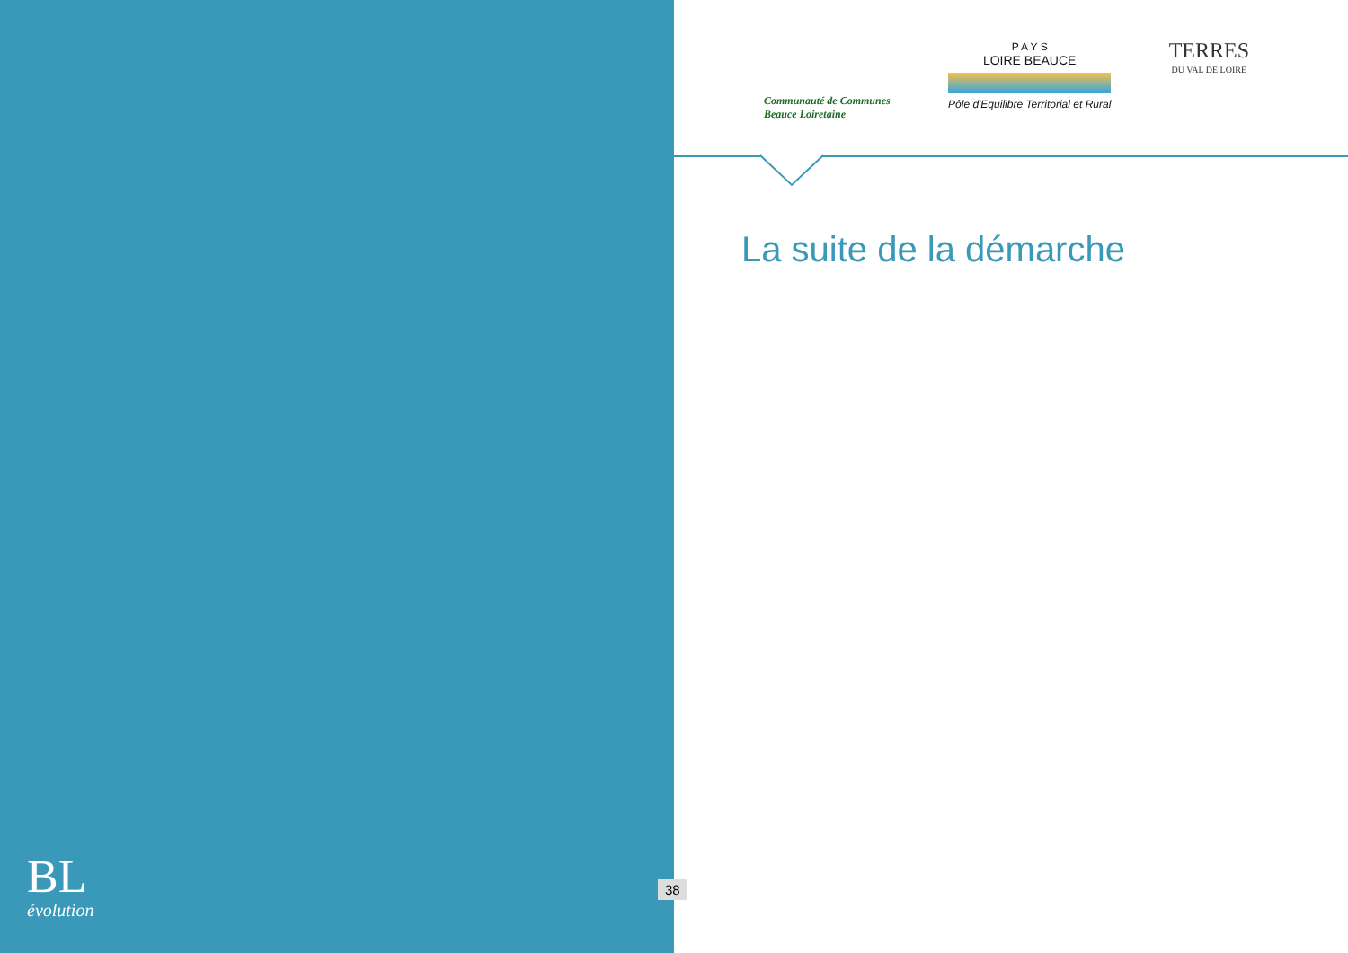BL
évolution
Communauté de Communes
Beauce Loiretaine
P A Y S
LOIRE BEAUCE
Pôle d'Equilibre Territorial et Rural
TERRES
DU VAL DE LOIRE
La suite de la démarche
38